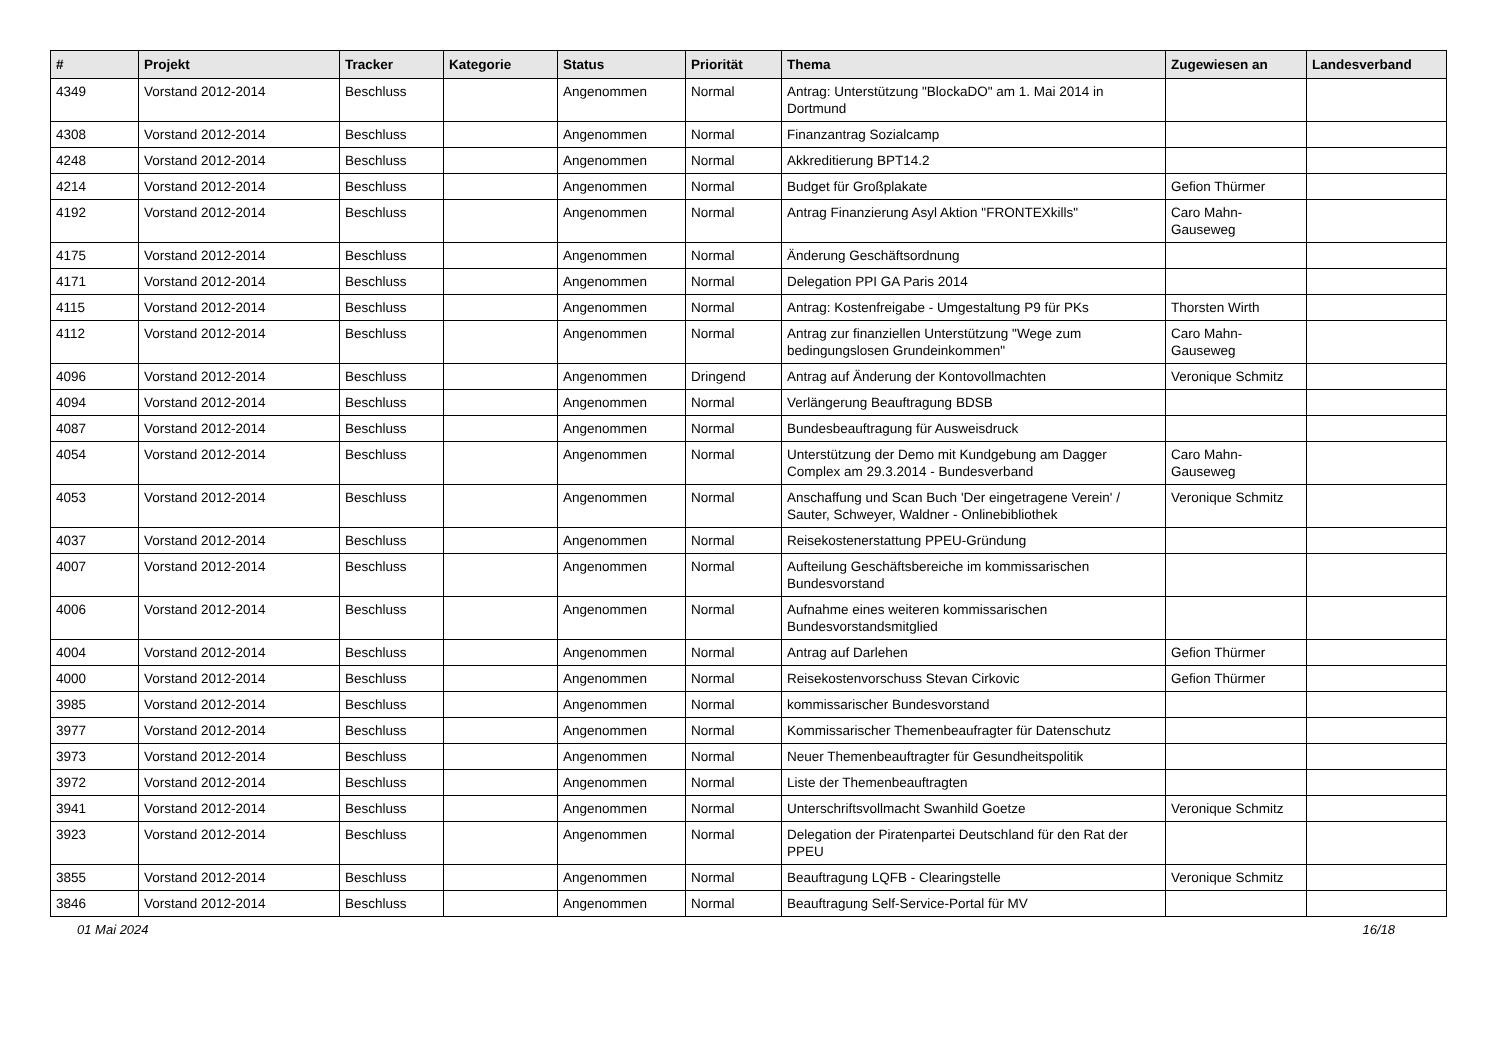| # | Projekt | Tracker | Kategorie | Status | Priorität | Thema | Zugewiesen an | Landesverband |
| --- | --- | --- | --- | --- | --- | --- | --- | --- |
| 4349 | Vorstand 2012-2014 | Beschluss | | Angenommen | Normal | Antrag: Unterstützung "BlockaDO" am 1. Mai 2014 in Dortmund | | |
| 4308 | Vorstand 2012-2014 | Beschluss | | Angenommen | Normal | Finanzantrag Sozialcamp | | |
| 4248 | Vorstand 2012-2014 | Beschluss | | Angenommen | Normal | Akkreditierung BPT14.2 | | |
| 4214 | Vorstand 2012-2014 | Beschluss | | Angenommen | Normal | Budget für Großplakate | Gefion Thürmer | |
| 4192 | Vorstand 2012-2014 | Beschluss | | Angenommen | Normal | Antrag Finanzierung Asyl Aktion "FRONTEXkills" | Caro Mahn-Gauseweg | |
| 4175 | Vorstand 2012-2014 | Beschluss | | Angenommen | Normal | Änderung Geschäftsordnung | | |
| 4171 | Vorstand 2012-2014 | Beschluss | | Angenommen | Normal | Delegation PPI GA Paris 2014 | | |
| 4115 | Vorstand 2012-2014 | Beschluss | | Angenommen | Normal | Antrag: Kostenfreigabe - Umgestaltung P9 für PKs | Thorsten Wirth | |
| 4112 | Vorstand 2012-2014 | Beschluss | | Angenommen | Normal | Antrag zur finanziellen Unterstützung "Wege zum bedingungslosen Grundeinkommen" | Caro Mahn-Gauseweg | |
| 4096 | Vorstand 2012-2014 | Beschluss | | Angenommen | Dringend | Antrag auf Änderung der Kontovollmachten | Veronique Schmitz | |
| 4094 | Vorstand 2012-2014 | Beschluss | | Angenommen | Normal | Verlängerung Beauftragung BDSB | | |
| 4087 | Vorstand 2012-2014 | Beschluss | | Angenommen | Normal | Bundesbeauftragung für Ausweisdruck | | |
| 4054 | Vorstand 2012-2014 | Beschluss | | Angenommen | Normal | Unterstützung der Demo mit Kundgebung am Dagger Complex am 29.3.2014 - Bundesverband | Caro Mahn-Gauseweg | |
| 4053 | Vorstand 2012-2014 | Beschluss | | Angenommen | Normal | Anschaffung und Scan Buch 'Der eingetragene Verein' / Sauter, Schweyer, Waldner - Onlinebibliothek | Veronique Schmitz | |
| 4037 | Vorstand 2012-2014 | Beschluss | | Angenommen | Normal | Reisekostenerstattung PPEU-Gründung | | |
| 4007 | Vorstand 2012-2014 | Beschluss | | Angenommen | Normal | Aufteilung Geschäftsbereiche im kommissarischen Bundesvorstand | | |
| 4006 | Vorstand 2012-2014 | Beschluss | | Angenommen | Normal | Aufnahme eines weiteren kommissarischen Bundesvorstandsmitglied | | |
| 4004 | Vorstand 2012-2014 | Beschluss | | Angenommen | Normal | Antrag auf Darlehen | Gefion Thürmer | |
| 4000 | Vorstand 2012-2014 | Beschluss | | Angenommen | Normal | Reisekostenvorschuss Stevan Cirkovic | Gefion Thürmer | |
| 3985 | Vorstand 2012-2014 | Beschluss | | Angenommen | Normal | kommissarischer Bundesvorstand | | |
| 3977 | Vorstand 2012-2014 | Beschluss | | Angenommen | Normal | Kommissarischer Themenbeaufragter für Datenschutz | | |
| 3973 | Vorstand 2012-2014 | Beschluss | | Angenommen | Normal | Neuer Themenbeauftragter für Gesundheitspolitik | | |
| 3972 | Vorstand 2012-2014 | Beschluss | | Angenommen | Normal | Liste der Themenbeauftragten | | |
| 3941 | Vorstand 2012-2014 | Beschluss | | Angenommen | Normal | Unterschriftsvollmacht Swanhild Goetze | Veronique Schmitz | |
| 3923 | Vorstand 2012-2014 | Beschluss | | Angenommen | Normal | Delegation der Piratenpartei Deutschland für den Rat der PPEU | | |
| 3855 | Vorstand 2012-2014 | Beschluss | | Angenommen | Normal | Beauftragung LQFB - Clearingstelle | Veronique Schmitz | |
| 3846 | Vorstand 2012-2014 | Beschluss | | Angenommen | Normal | Beauftragung Self-Service-Portal für MV | | |
01 Mai 2024 16/18